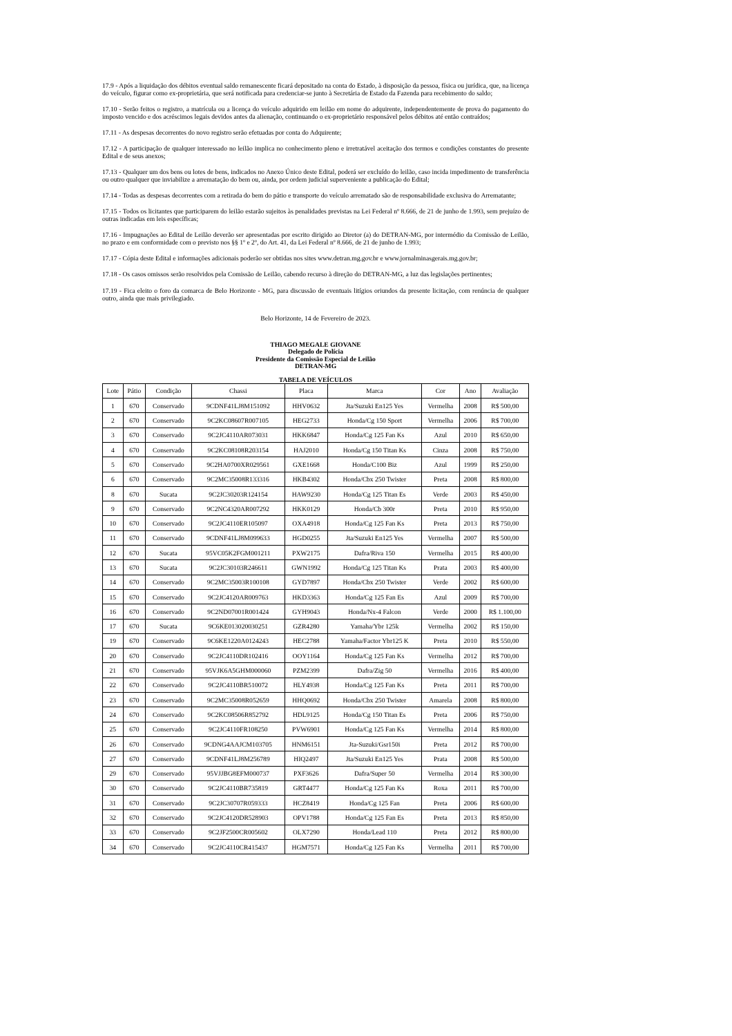17.9 - Após a liquidação dos débitos eventual saldo remanescente ficará depositado na conta do Estado, à disposição da pessoa, física ou jurídica, que, na licença do veículo, figurar como ex-proprietária, que será notificada para credenciar-se junto à Secretária de Estado da Fazenda para recebimento do saldo;
17.10 - Serão feitos o registro, a matrícula ou a licença do veículo adquirido em leilão em nome do adquirente, independentemente de prova do pagamento do imposto vencido e dos acréscimos legais devidos antes da alienação, continuando o ex-proprietário responsável pelos débitos até então contraídos;
17.11 - As despesas decorrentes do novo registro serão efetuadas por conta do Adquirente;
17.12 - A participação de qualquer interessado no leilão implica no conhecimento pleno e irretratável aceitação dos termos e condições constantes do presente Edital e de seus anexos;
17.13 - Qualquer um dos bens ou lotes de bens, indicados no Anexo Único deste Edital, poderá ser excluído do leilão, caso incida impedimento de transferência ou outro qualquer que inviabilize a arrematação do bem ou, ainda, por ordem judicial superveniente a publicação do Edital;
17.14 - Todas as despesas decorrentes com a retirada do bem do pátio e transporte do veículo arrematado são de responsabilidade exclusiva do Arrematante;
17.15 - Todos os licitantes que participarem do leilão estarão sujeitos às penalidades previstas na Lei Federal nº 8.666, de 21 de junho de 1.993, sem prejuízo de outras indicadas em leis específicas;
17.16 - Impugnações ao Edital de Leilão deverão ser apresentadas por escrito dirigido ao Diretor (a) do DETRAN-MG, por intermédio da Comissão de Leilão, no prazo e em conformidade com o previsto nos §§ 1º e 2º, do Art. 41, da Lei Federal nº 8.666, de 21 de junho de 1.993;
17.17 - Cópia deste Edital e informações adicionais poderão ser obtidas nos sites www.detran.mg.gov.br e www.jornalminasgerais.mg.gov.br;
17.18 - Os casos omissos serão resolvidos pela Comissão de Leilão, cabendo recurso à direção do DETRAN-MG, a luz das legislações pertinentes;
17.19 - Fica eleito o foro da comarca de Belo Horizonte - MG, para discussão de eventuais litígios oriundos da presente licitação, com renúncia de qualquer outro, ainda que mais privilegiado.
Belo Horizonte, 14 de Fevereiro de 2023.
THIAGO MEGALE GIOVANE
Delegado de Polícia
Presidente da Comissão Especial de Leilão
DETRAN-MG
TABELA DE VEÍCULOS
| Lote | Pátio | Condição | Chassi | Placa | Marca | Cor | Ano | Avaliação |
| --- | --- | --- | --- | --- | --- | --- | --- | --- |
| 1 | 670 | Conservado | 9CDNF41LJ8M151092 | HHV0632 | Jta/Suzuki En125 Yes | Vermelha | 2008 | R$ 500,00 |
| 2 | 670 | Conservado | 9C2KC08607R007105 | HEG2733 | Honda/Cg 150 Sport | Vermelha | 2006 | R$ 700,00 |
| 3 | 670 | Conservado | 9C2JC4110AR073031 | HKK6847 | Honda/Cg 125 Fan Ks | Azul | 2010 | R$ 650,00 |
| 4 | 670 | Conservado | 9C2KC08108R203154 | HAJ2010 | Honda/Cg 150 Titan Ks | Cinza | 2008 | R$ 750,00 |
| 5 | 670 | Conservado | 9C2HA0700XR029561 | GXE1668 | Honda/C100 Biz | Azul | 1999 | R$ 250,00 |
| 6 | 670 | Conservado | 9C2MC35008R133316 | HKB4302 | Honda/Cbx 250 Twister | Preta | 2008 | R$ 800,00 |
| 8 | 670 | Sucata | 9C2JC30203R124154 | HAW9230 | Honda/Cg 125 Titan Es | Verde | 2003 | R$ 450,00 |
| 9 | 670 | Conservado | 9C2NC4320AR007292 | HKK0129 | Honda/Cb 300r | Preta | 2010 | R$ 950,00 |
| 10 | 670 | Conservado | 9C2JC4110ER105097 | OXA4918 | Honda/Cg 125 Fan Ks | Preta | 2013 | R$ 750,00 |
| 11 | 670 | Conservado | 9CDNF41LJ8M099633 | HGD0255 | Jta/Suzuki En125 Yes | Vermelha | 2007 | R$ 500,00 |
| 12 | 670 | Sucata | 95VC05K2FGM001211 | PXW2175 | Dafra/Riva 150 | Vermelha | 2015 | R$ 400,00 |
| 13 | 670 | Sucata | 9C2JC30103R246611 | GWN1992 | Honda/Cg 125 Titan Ks | Prata | 2003 | R$ 400,00 |
| 14 | 670 | Conservado | 9C2MC35003R100108 | GYD7897 | Honda/Cbx 250 Twister | Verde | 2002 | R$ 600,00 |
| 15 | 670 | Conservado | 9C2JC4120AR009763 | HKD3363 | Honda/Cg 125 Fan Es | Azul | 2009 | R$ 700,00 |
| 16 | 670 | Conservado | 9C2ND07001R001424 | GYH9043 | Honda/Nx-4 Falcon | Verde | 2000 | R$ 1.100,00 |
| 17 | 670 | Sucata | 9C6KE013020030251 | GZR4280 | Yamaha/Ybr 125k | Vermelha | 2002 | R$ 150,00 |
| 19 | 670 | Conservado | 9C6KE1220A0124243 | HEC2788 | Yamaha/Factor Ybr125 K | Preta | 2010 | R$ 550,00 |
| 20 | 670 | Conservado | 9C2JC4110DR102416 | OOY1164 | Honda/Cg 125 Fan Ks | Vermelha | 2012 | R$ 700,00 |
| 21 | 670 | Conservado | 95VJK6A5GHM000060 | PZM2399 | Dafra/Zig 50 | Vermelha | 2016 | R$ 400,00 |
| 22 | 670 | Conservado | 9C2JC4110BR510072 | HLY4938 | Honda/Cg 125 Fan Ks | Preta | 2011 | R$ 700,00 |
| 23 | 670 | Conservado | 9C2MC35008R052659 | HHQ0692 | Honda/Cbx 250 Twister | Amarela | 2008 | R$ 800,00 |
| 24 | 670 | Conservado | 9C2KC08506R852792 | HDL9125 | Honda/Cg 150 Titan Es | Preta | 2006 | R$ 750,00 |
| 25 | 670 | Conservado | 9C2JC4110FR108250 | PVW6901 | Honda/Cg 125 Fan Ks | Vermelha | 2014 | R$ 800,00 |
| 26 | 670 | Conservado | 9CDNG4AAJCM103705 | HNM6151 | Jta-Suzuki/Gsr150i | Preta | 2012 | R$ 700,00 |
| 27 | 670 | Conservado | 9CDNF41LJ8M256789 | HIQ2497 | Jta/Suzuki En125 Yes | Prata | 2008 | R$ 500,00 |
| 29 | 670 | Conservado | 95VJJBG8EFM000737 | PXF3626 | Dafra/Super 50 | Vermelha | 2014 | R$ 300,00 |
| 30 | 670 | Conservado | 9C2JC4110BR735819 | GRT4477 | Honda/Cg 125 Fan Ks | Roxa | 2011 | R$ 700,00 |
| 31 | 670 | Conservado | 9C2JC30707R059333 | HCZ8419 | Honda/Cg 125 Fan | Preta | 2006 | R$ 600,00 |
| 32 | 670 | Conservado | 9C2JC4120DR528903 | OPV1788 | Honda/Cg 125 Fan Es | Preta | 2013 | R$ 850,00 |
| 33 | 670 | Conservado | 9C2JF2500CR005602 | OLX7290 | Honda/Lead 110 | Preta | 2012 | R$ 800,00 |
| 34 | 670 | Conservado | 9C2JC4110CR415437 | HGM7571 | Honda/Cg 125 Fan Ks | Vermelha | 2011 | R$ 700,00 |